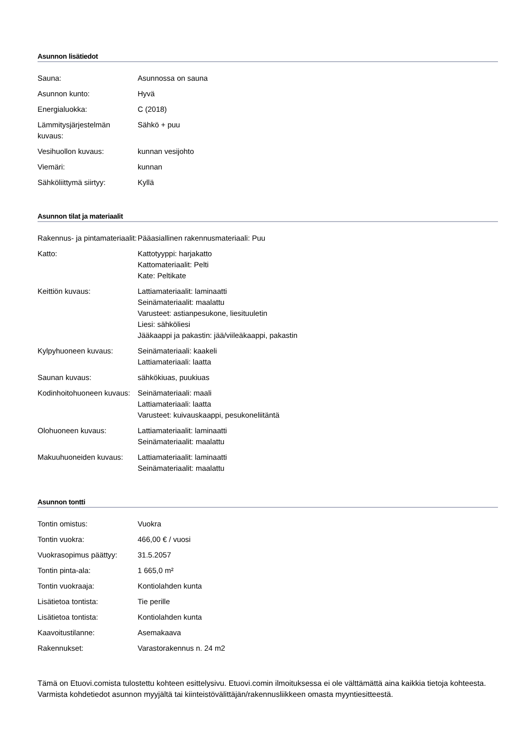Asunnon lisätiedot
| Sauna: | Asunnossa on sauna |
| Asunnon kunto: | Hyvä |
| Energialuokka: | C (2018) |
| Lämmitysjärjestelmän kuvaus: | Sähkö + puu |
| Vesihuollon kuvaus: | kunnan vesijohto |
| Viemäri: | kunnan |
| Sähköliittymä siirtyy: | Kyllä |
Asunnon tilat ja materiaalit
| Rakennus- ja pintamateriaalit: | Pääasiallinen rakennusmateriaali: Puu |
| Katto: | Kattotyyppi: harjakatto Kattomateriaalit: Pelti Kate: Peltikate |
| Keittiön kuvaus: | Lattiamateriaalit: laminaatti Seinämateriaalit: maalattu Varusteet: astianpesukone, liesituuletin Liesi: sähköliesi Jääkaappi ja pakastin: jää/viileäkaappi, pakastin |
| Kylpyhuoneen kuvaus: | Seinämateriaali: kaakeli Lattiamateriaali: laatta |
| Saunan kuvaus: | sähkökiuas, puukiuas |
| Kodinhoitohuoneen kuvaus: | Seinämateriaali: maali Lattiamateriaali: laatta Varusteet: kuivauskaappi, pesukoneliitäntä |
| Olohuoneen kuvaus: | Lattiamateriaalit: laminaatti Seinämateriaalit: maalattu |
| Makuuhuoneiden kuvaus: | Lattiamateriaalit: laminaatti Seinämateriaalit: maalattu |
Asunnon tontti
| Tontin omistus: | Vuokra |
| Tontin vuokra: | 466,00 € / vuosi |
| Vuokrasopimus päättyy: | 31.5.2057 |
| Tontin pinta-ala: | 1 665,0 m² |
| Tontin vuokraaja: | Kontiolahden kunta |
| Lisätietoa tontista: | Tie perille |
| Lisätietoa tontista: | Kontiolahden kunta |
| Kaavoitustilanne: | Asemakaava |
| Rakennukset: | Varastorakennus n. 24 m2 |
Tämä on Etuovi.comista tulostettu kohteen esittelysivu. Etuovi.comin ilmoituksessa ei ole välttämättä aina kaikkia tietoja kohteesta. Varmista kohdetiedot asunnon myyjältä tai kiinteistövälittäjän/rakennusliikkeen omasta myyntiesitteestä.